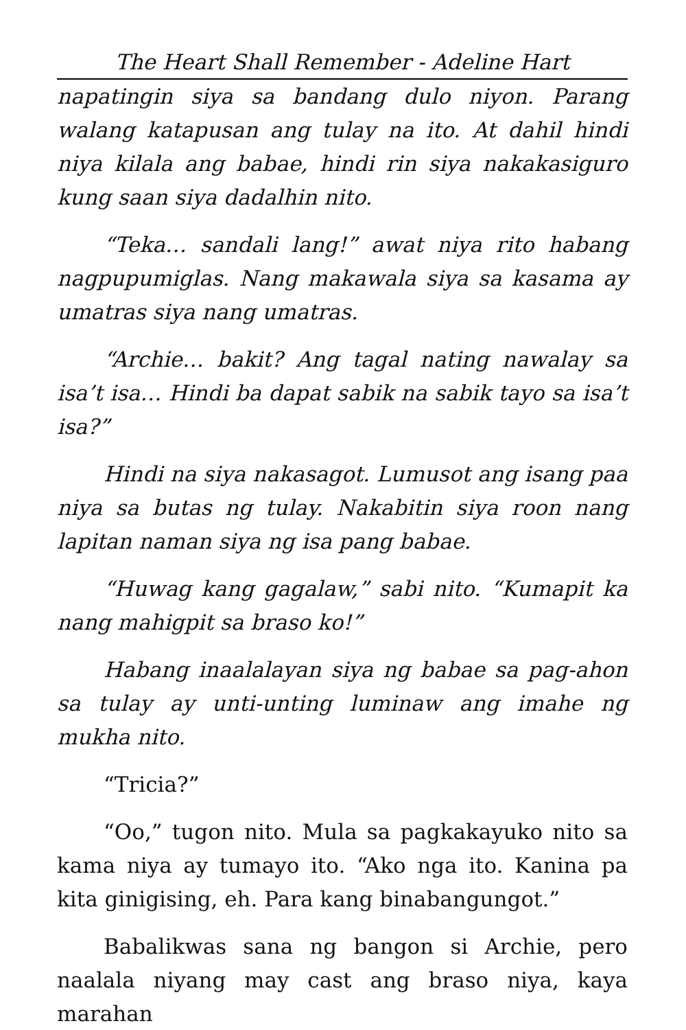The Heart Shall Remember - Adeline Hart
napatingin siya sa bandang dulo niyon. Parang walang katapusan ang tulay na ito. At dahil hindi niya kilala ang babae, hindi rin siya nakakasiguro kung saan siya dadalhin nito.
“Teka… sandali lang!” awat niya rito habang nagpupumiglas. Nang makawala siya sa kasama ay umatras siya nang umatras.
“Archie… bakit? Ang tagal nating nawalay sa isa’t isa… Hindi ba dapat sabik na sabik tayo sa isa’t isa?”
Hindi na siya nakasagot. Lumusot ang isang paa niya sa butas ng tulay. Nakabitin siya roon nang lapitan naman siya ng isa pang babae.
“Huwag kang gagalaw,” sabi nito. “Kumapit ka nang mahigpit sa braso ko!”
Habang inaalalayan siya ng babae sa pag-ahon sa tulay ay unti-unting luminaw ang imahe ng mukha nito.
“Tricia?”
“Oo,” tugon nito. Mula sa pagkakayuko nito sa kama niya ay tumayo ito. “Ako nga ito. Kanina pa kita ginigising, eh. Para kang binabangungot.”
Babalikwas sana ng bangon si Archie, pero naalala niyang may cast ang braso niya, kaya marahan